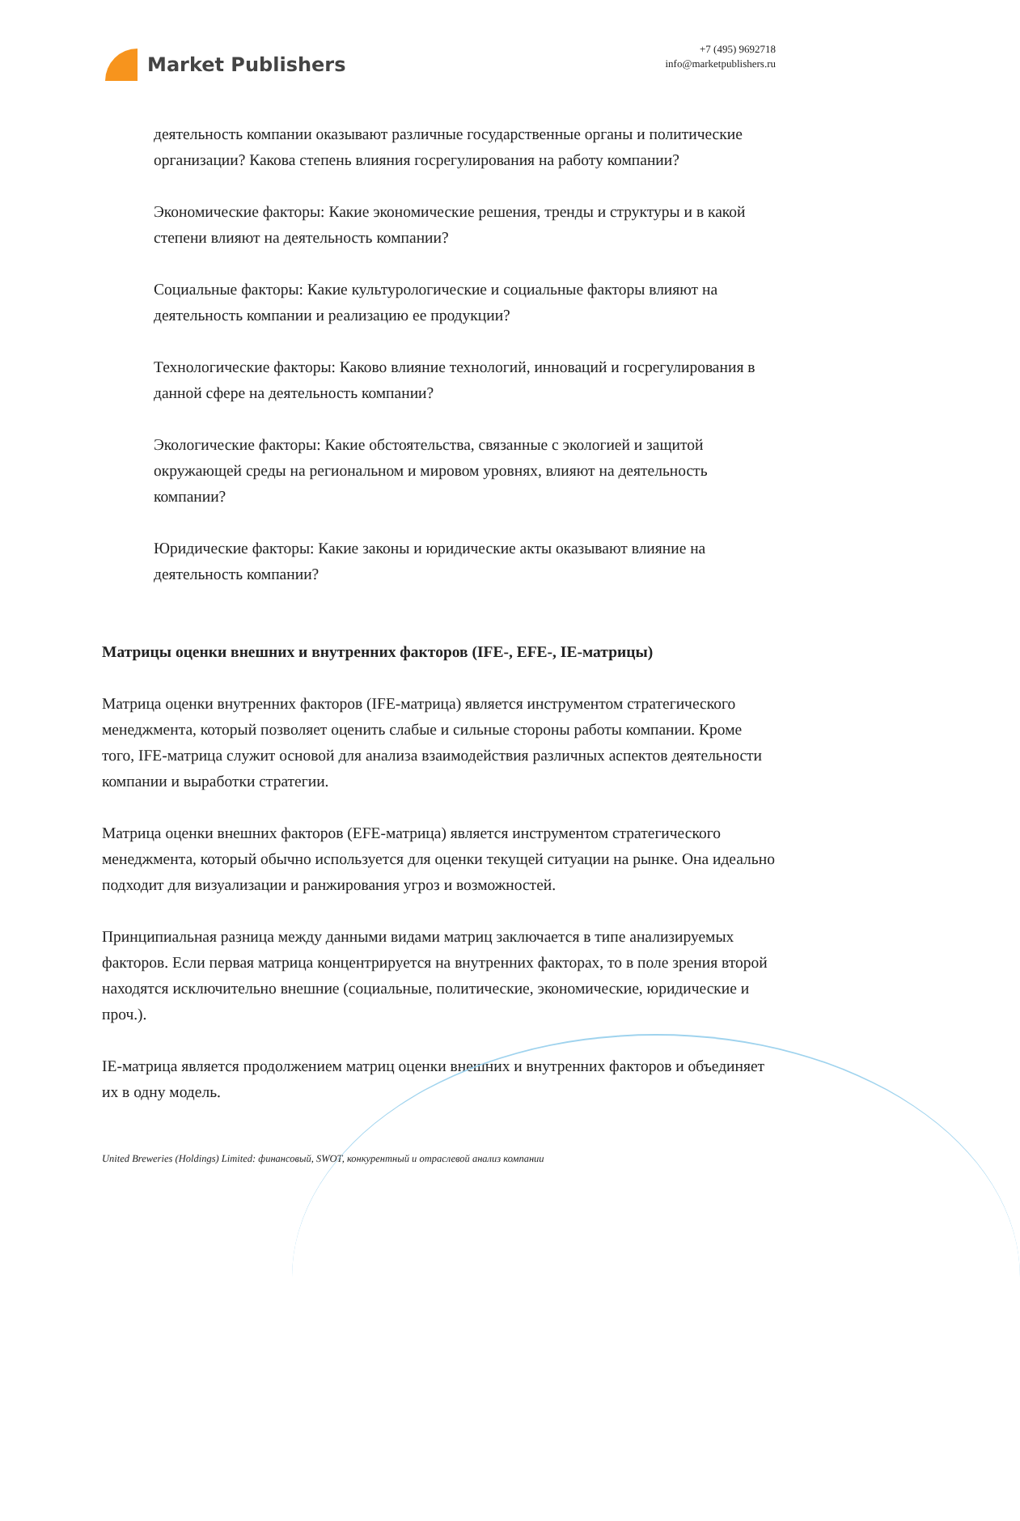Market Publishers
+7 (495) 9692718
info@marketpublishers.ru
деятельность компании оказывают различные государственные органы и политические организации? Какова степень влияния госрегулирования на работу компании?
Экономические факторы: Какие экономические решения, тренды и структуры и в какой степени влияют на деятельность компании?
Социальные факторы: Какие культурологические и социальные факторы влияют на деятельность компании и реализацию ее продукции?
Технологические факторы: Каково влияние технологий, инноваций и госрегулирования в данной сфере на деятельность компании?
Экологические факторы: Какие обстоятельства, связанные с экологией и защитой окружающей среды на региональном и мировом уровнях, влияют на деятельность компании?
Юридические факторы: Какие законы и юридические акты оказывают влияние на деятельность компании?
Матрицы оценки внешних и внутренних факторов (IFE-, EFE-, IE-матрицы)
Матрица оценки внутренних факторов (IFE-матрица) является инструментом стратегического менеджмента, который позволяет оценить слабые и сильные стороны работы компании. Кроме того, IFE-матрица служит основой для анализа взаимодействия различных аспектов деятельности компании и выработки стратегии.
Матрица оценки внешних факторов (EFE-матрица) является инструментом стратегического менеджмента, который обычно используется для оценки текущей ситуации на рынке. Она идеально подходит для визуализации и ранжирования угроз и возможностей.
Принципиальная разница между данными видами матриц заключается в типе анализируемых факторов. Если первая матрица концентрируется на внутренних факторах, то в поле зрения второй находятся исключительно внешние (социальные, политические, экономические, юридические и проч.).
IE-матрица является продолжением матриц оценки внешних и внутренних факторов и объединяет их в одну модель.
United Breweries (Holdings) Limited: финансовый, SWOT, конкурентный и отраслевой анализ компании